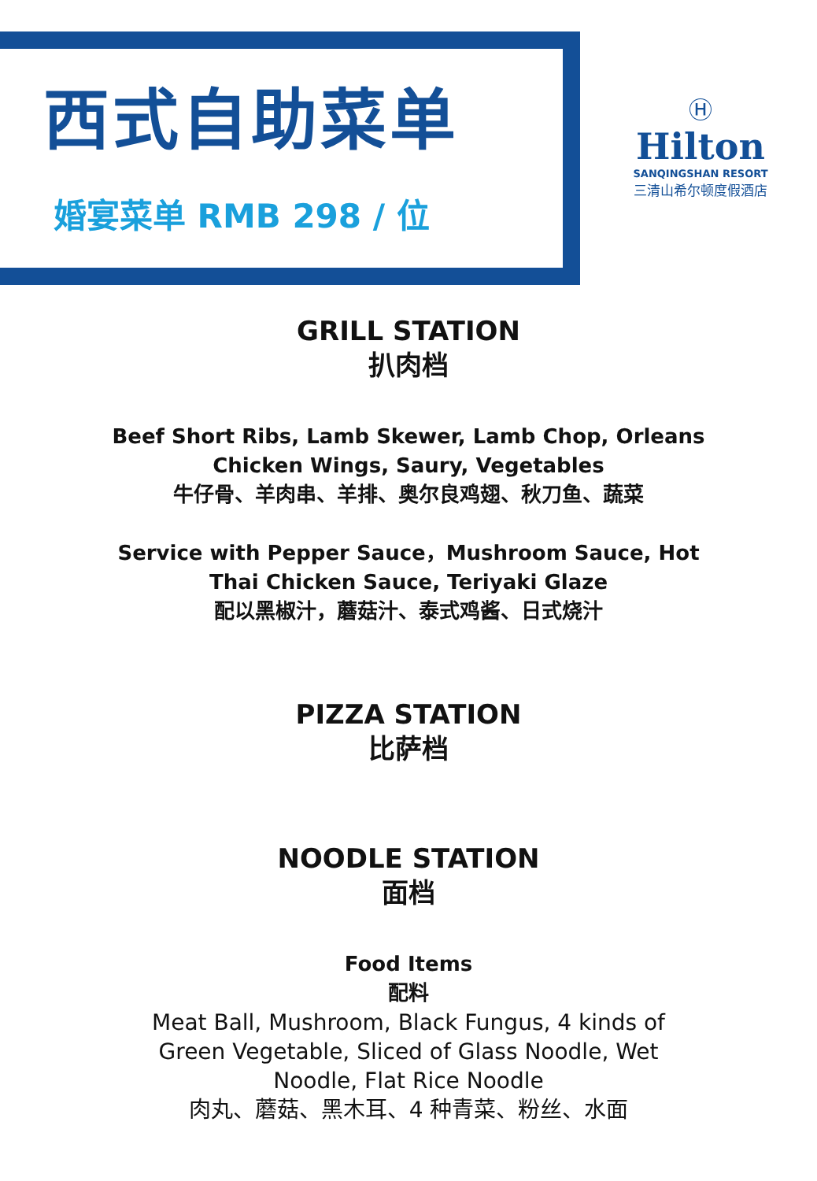西式自助菜单
婚宴菜单 RMB 298 / 位
Ⓗ
Hilton
SANQINGSHAN RESORT
三清山希尔顿度假酒店
GRILL STATION
扒肉档
Beef Short Ribs, Lamb Skewer, Lamb Chop, Orleans
Chicken Wings, Saury, Vegetables
牛仔骨、羊肉串、羊排、奥尔良鸡翅、秋刀鱼、蔬菜
Service with Pepper Sauce，Mushroom Sauce, Hot
Thai Chicken Sauce, Teriyaki Glaze
配以黑椒汁，蘑菇汁、泰式鸡酱、日式烧汁
PIZZA STATION
比萨档
NOODLE STATION
面档
Food Items
配料
Meat Ball, Mushroom, Black Fungus, 4 kinds of
Green Vegetable, Sliced of Glass Noodle, Wet
Noodle, Flat Rice Noodle
肉丸、蘑菇、黑木耳、4 种青菜、粉丝、水面